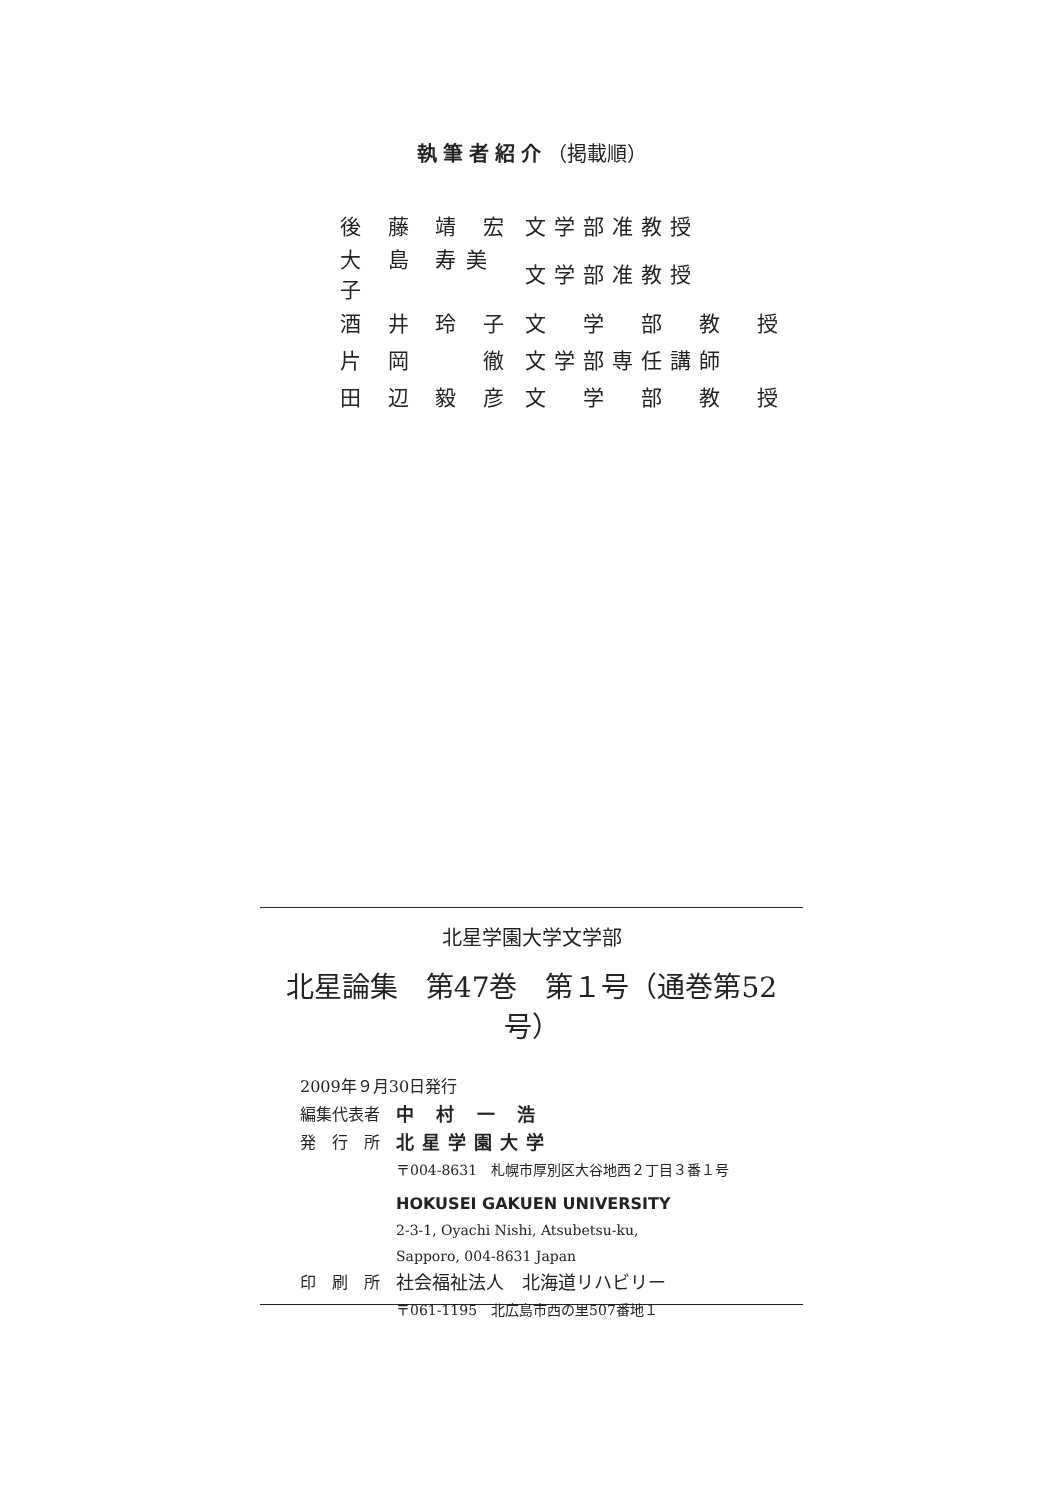執筆者紹介（掲載順）
| 後 藤 靖 宏 | 文学部准教授 |
| 大 島 寿美子 | 文学部准教授 |
| 酒 井 玲 子 | 文 学 部 教 授 |
| 片 岡 徹 | 文学部専任講師 |
| 田 辺 毅 彦 | 文 学 部 教 授 |
北星学園大学文学部
北星論集　第47巻　第１号（通巻第52号）
2009年９月30日発行
編集代表者 中 村 一 浩
発　行　所 北星学園大学
〒004-8631　札幌市厚別区大谷地西２丁目３番１号
HOKUSEI GAKUEN UNIVERSITY
2-3-1, Oyachi Nishi, Atsubetsu-ku,
Sapporo, 004-8631 Japan
印　刷　所 社会福祉法人　北海道リハビリー
〒061-1195　北広島市西の里507番地１